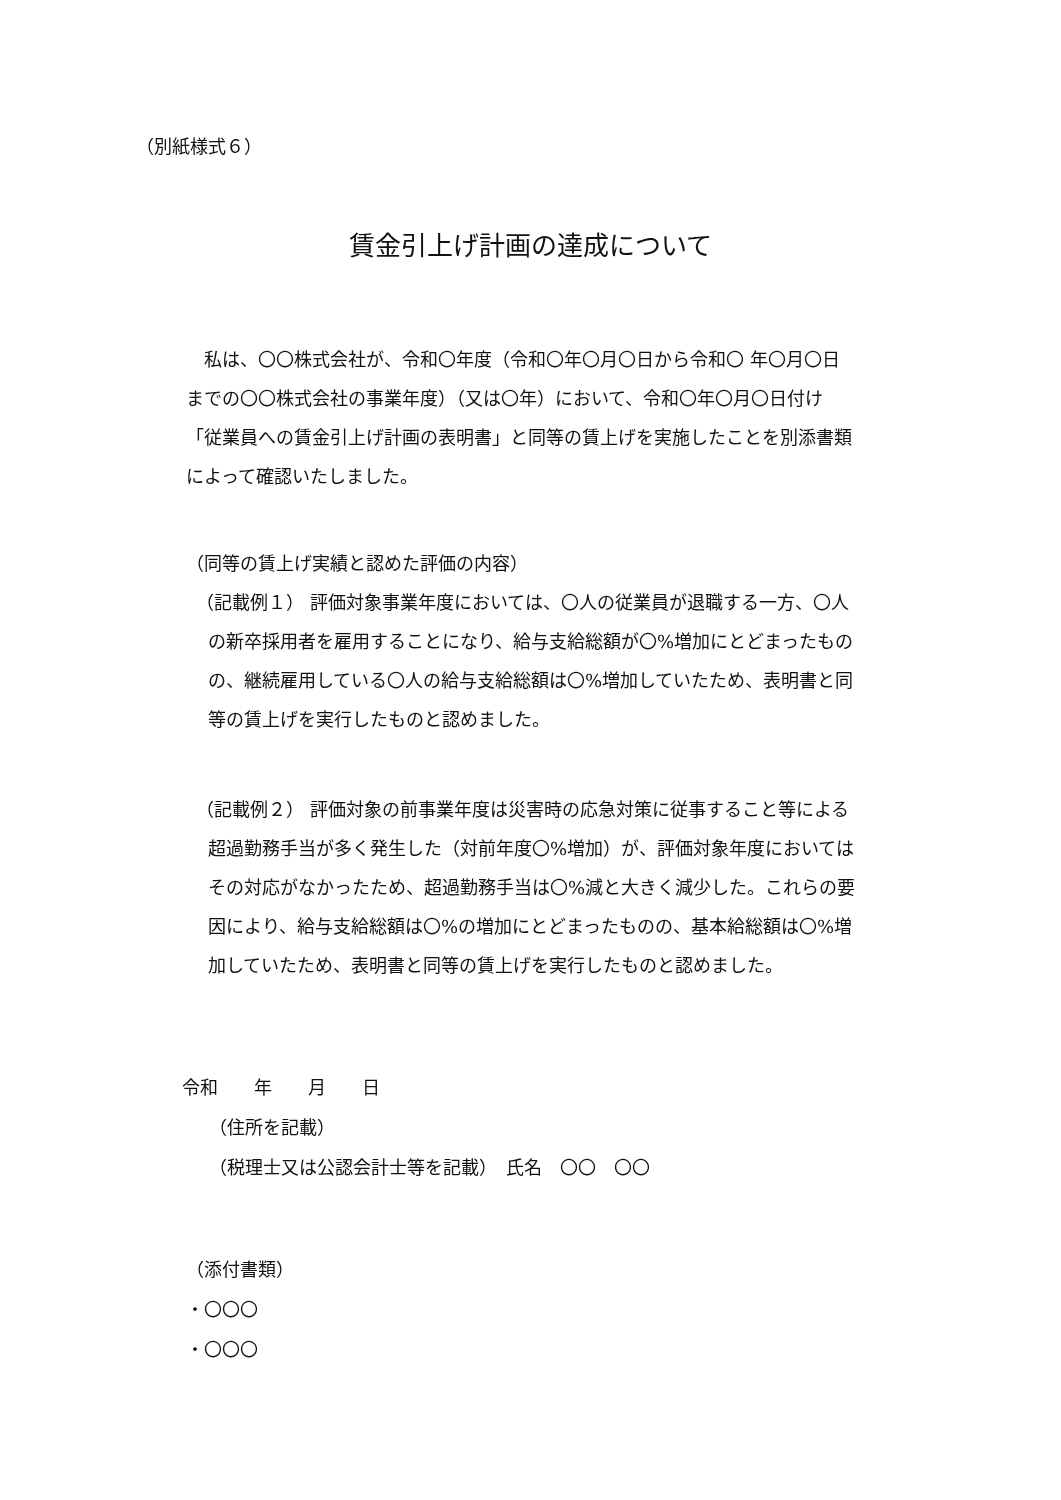（別紙様式６）
賃金引上げ計画の達成について
　私は、〇〇株式会社が、令和〇年度（令和〇年〇月〇日から令和〇 年〇月〇日までの〇〇株式会社の事業年度）（又は〇年）において、令和〇年〇月〇日付け「従業員への賃金引上げ計画の表明書」と同等の賃上げを実施したことを別添書類によって確認いたしました。
（同等の賃上げ実績と認めた評価の内容）
（記載例１） 評価対象事業年度においては、〇人の従業員が退職する一方、〇人の新卒採用者を雇用することになり、給与支給総額が〇%増加にとどまったものの、継続雇用している〇人の給与支給総額は〇%増加していたため、表明書と同等の賃上げを実行したものと認めました。
（記載例２） 評価対象の前事業年度は災害時の応急対策に従事すること等による超過勤務手当が多く発生した（対前年度〇%増加）が、評価対象年度においてはその対応がなかったため、超過勤務手当は〇%減と大きく減少した。これらの要因により、給与支給総額は〇%の増加にとどまったものの、基本給総額は〇%増加していたため、表明書と同等の賃上げを実行したものと認めました。
令和　　年　　月　　日
　　（住所を記載）
　　（税理士又は公認会計士等を記載）　氏名　〇〇　〇〇
（添付書類）
・〇〇〇
・〇〇〇